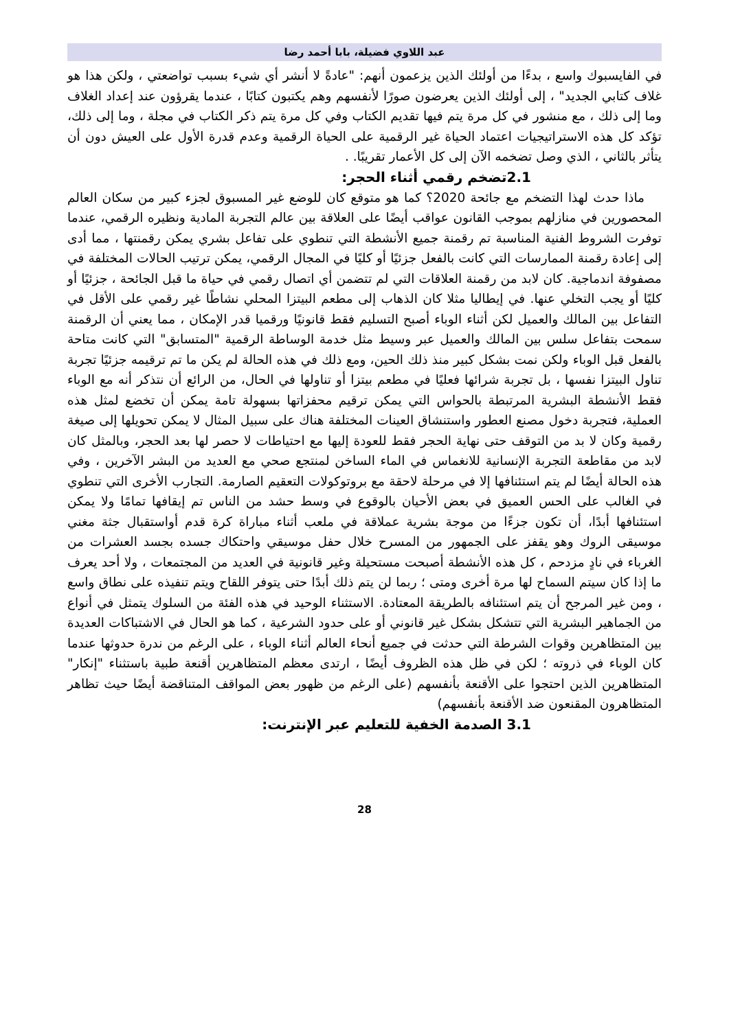عبد اللاوي فضيلة، بابا أحمد رضا
في الفايسبوك واسع ، بدءًا من أولئك الذين يزعمون أنهم: "عادةً لا أنشر أي شيء بسبب تواضعتي ، ولكن هذا هو غلاف كتابي الجديد" ، إلى أولئك الذين يعرضون صورًا لأنفسهم وهم يكتبون كتابًا ، عندما يقرؤون عند إعداد الغلاف وما إلى ذلك ، مع منشور في كل مرة يتم فيها تقديم الكتاب وفي كل مرة يتم ذكر الكتاب في مجلة ، وما إلى ذلك، تؤكد كل هذه الاستراتيجيات اعتماد الحياة غير الرقمية على الحياة الرقمية وعدم قدرة الأول على العيش دون أن يتأثر بالثاني ، الذي وصل تضخمه الآن إلى كل الأعمار تقريبًا. .
2.1تضخم رقمي أثناء الحجر:
ماذا حدث لهذا التضخم مع جائحة 2020؟ كما هو متوقع كان للوضع غير المسبوق لجزء كبير من سكان العالم المحصورين في منازلهم بموجب القانون عواقب أيضًا على العلاقة بين عالم التجربة المادية ونظيره الرقمي، عندما توفرت الشروط الفنية المناسبة تم رقمنة جميع الأنشطة التي تنطوي على تفاعل بشري يمكن رقمنتها ، مما أدى إلى إعادة رقمنة الممارسات التي كانت بالفعل جزئيًا أو كليًا في المجال الرقمي، يمكن ترتيب الحالات المختلفة في مصفوفة اندماجية. كان لابد من رقمنة العلاقات التي لم تتضمن أي اتصال رقمي في حياة ما قبل الجائحة ، جزئيًا أو كليًا أو يجب التخلي عنها. في إيطاليا مثلا كان الذهاب إلى مطعم البيتزا المحلي نشاطًا غير رقمي على الأقل في التفاعل بين المالك والعميل لكن أثناء الوباء أصبح التسليم فقط قانونيًا ورقميا قدر الإمكان ، مما يعني أن الرقمنة سمحت بتفاعل سلس بين المالك والعميل عبر وسيط مثل خدمة الوساطة الرقمية "المتسابق" التي كانت متاحة بالفعل قبل الوباء ولكن نمت بشكل كبير منذ ذلك الحين، ومع ذلك في هذه الحالة لم يكن ما تم ترقيمه جزئيًا تجربة تناول البيتزا نفسها ، بل تجربة شرائها فعليًا في مطعم بيتزا أو تناولها في الحال، من الرائع أن نتذكر أنه مع الوباء فقط الأنشطة البشرية المرتبطة بالحواس التي يمكن ترقيم محفزاتها بسهولة تامة يمكن أن تخضع لمثل هذه العملية، فتجربة دخول مصنع العطور واستنشاق العينات المختلفة هناك على سبيل المثال لا يمكن تحويلها إلى صيغة رقمية وكان لا بد من التوقف حتى نهاية الحجر فقط للعودة إليها مع احتياطات لا حصر لها بعد الحجر، وبالمثل كان لابد من مقاطعة التجربة الإنسانية للانغماس في الماء الساخن لمنتجع صحي مع العديد من البشر الآخرين ، وفي هذه الحالة أيضًا لم يتم استئنافها إلا في مرحلة لاحقة مع بروتوكولات التعقيم الصارمة. التجارب الأخرى التي تنطوي في الغالب على الحس العميق في بعض الأحيان بالوقوع في وسط حشد من الناس تم إيقافها تمامًا ولا يمكن استئنافها أبدًا، أن تكون جزءًا من موجة بشرية عملاقة في ملعب أثناء مباراة كرة قدم أواستقبال جثة مغني موسيقى الروك وهو يقفز على الجمهور من المسرح خلال حفل موسيقي واحتكاك جسده بجسد العشرات من الغرباء في نادٍ مزدحم ، كل هذه الأنشطة أصبحت مستحيلة وغير قانونية في العديد من المجتمعات ، ولا أحد يعرف ما إذا كان سيتم السماح لها مرة أخرى ومتى ؛ ربما لن يتم ذلك أبدًا حتى يتوفر اللقاح ويتم تنفيذه على نطاق واسع ، ومن غير المرجح أن يتم استئنافه بالطريقة المعتادة. الاستثناء الوحيد في هذه الفئة من السلوك يتمثل في أنواع من الجماهير البشرية التي تتشكل بشكل غير قانوني أو على حدود الشرعية ، كما هو الحال في الاشتباكات العديدة بين المتظاهرين وقوات الشرطة التي حدثت في جميع أنحاء العالم أثناء الوباء ، على الرغم من ندرة حدوثها عندما كان الوباء في ذروته ؛ لكن في ظل هذه الظروف أيضًا ، ارتدى معظم المتظاهرين أقنعة طبية باستثناء "إنكار" المتظاهرين الذين احتجوا على الأقنعة بأنفسهم (على الرغم من ظهور بعض المواقف المتناقضة أيضًا حيث تظاهر المتظاهرون المقنعون ضد الأقنعة بأنفسهم)
3.1 الصدمة الخفية للتعليم عبر الإنترنت:
28